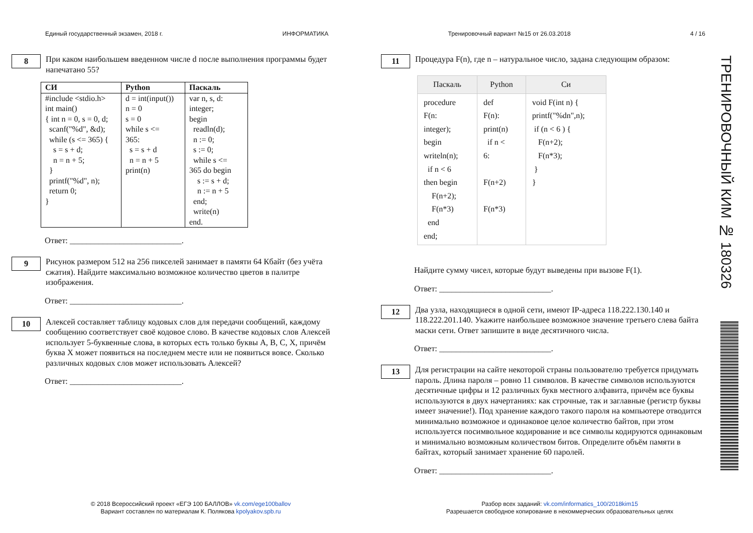Единый государственный экзамен, 2018 г. ИНФОРМАТИКА Тренировочный вариант №15 от 26.03.2018 4 / 16
8
При каком наибольшем введенном числе d после выполнения программы будет напечатано 55?
| СИ | Python | Паскаль |
| --- | --- | --- |
| #include <stdio.h> int main() { int n = 0, s = 0, d; scanf("%d", &d); while (s <= 365) { s = s + d; n = n + 5; } printf("%d", n); return 0; } | d = int(input()) n = 0 s = 0 while s <= 365: s = s + d n = n + 5 print(n) | var n, s, d: integer; begin readln(d); n := 0; s := 0; while s <= 365 do begin s := s + d; n := n + 5 end; write(n) end. |
Ответ: ___________________________.
9
Рисунок размером 512 на 256 пикселей занимает в памяти 64 Кбайт (без учёта сжатия). Найдите максимально возможное количество цветов в палитре изображения.
Ответ: ___________________________.
10
Алексей составляет таблицу кодовых слов для передачи сообщений, каждому сообщению соответствует своё кодовое слово. В качестве кодовых слов Алексей использует 5-буквенные слова, в которых есть только буквы A, B, C, X, причём буква X может появиться на последнем месте или не появиться вовсе. Сколько различных кодовых слов может использовать Алексей?
Ответ: ___________________________.
11
Процедура F(n), где n – натуральное число, задана следующим образом:
| Паскаль | Python | Си |
| --- | --- | --- |
| procedure F(n: integer); begin writeln(n); if n < 6 then begin F(n+2); F(n*3) end end; | def F(n): print(n) if n < 6: F(n+2) F(n*3) | void F(int n) { printf("%dn",n); if (n < 6 ) { F(n+2); F(n*3); } } |
Найдите сумму чисел, которые будут выведены при вызове F(1).
Ответ: ___________________________.
12
Два узла, находящиеся в одной сети, имеют IP-адреса 118.222.130.140 и 118.222.201.140. Укажите наибольшее возможное значение третьего слева байта маски сети. Ответ запишите в виде десятичного числа.
Ответ: ___________________________.
13
Для регистрации на сайте некоторой страны пользователю требуется придумать пароль. Длина пароля – ровно 11 символов. В качестве символов используются десятичные цифры и 12 различных букв местного алфавита, причём все буквы используются в двух начертаниях: как строчные, так и заглавные (регистр буквы имеет значение!). Под хранение каждого такого пароля на компьютере отводится минимально возможное и одинаковое целое количество байтов, при этом используется посимвольное кодирование и все символы кодируются одинаковым и минимально возможным количеством битов. Определите объём памяти в байтах, который занимает хранение 60 паролей.
Ответ: ___________________________.
© 2018 Всероссийский проект «ЕГЭ 100 БАЛЛОВ» vk.com/ege100ballov
Вариант составлен по материалам К. Полякова kpolyakov.spb.ru
Разбор всех заданий: vk.com/informatics_100/2018kim15
Разрешается свободное копирование в некоммерческих образовательных целях
ТРЕНИРОВОЧНЫЙ КИМ № 180326